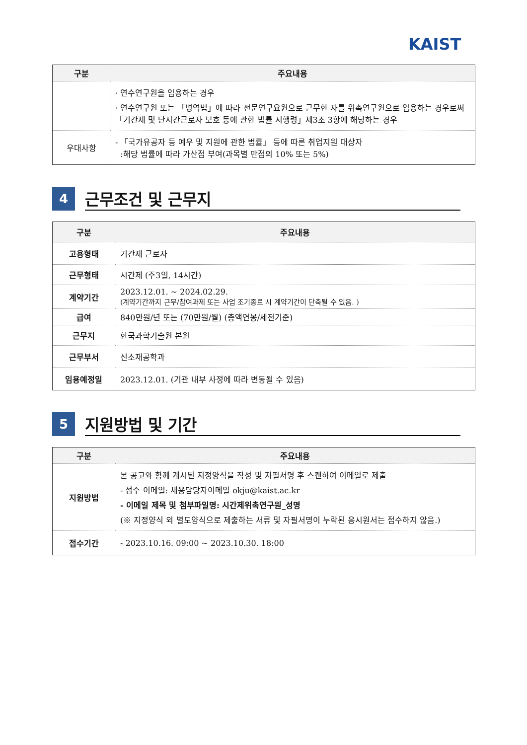KAIST
| 구분 | 주요내용 |
| --- | --- |
| | · 연수연구원을 임용하는 경우 · 연수연구원 또는 「병역법」에 따라 전문연구요원으로 근무한 자를 위촉연구원으로 임용하는 경우로써 「기간제 및 단시간근로자 보호 등에 관한 법률 시행령」제3조 3항에 해당하는 경우 |
| 우대사항 | - 「국가유공자 등 예우 및 지원에 관한 법률」 등에 따른 취업지원 대상자 :해당 법률에 따라 가산점 부여(과목별 만점의 10% 또는 5%) |
4
근무조건 및 근무지
| 구분 | 주요내용 |
| --- | --- |
| 고용형태 | 기간제 근로자 |
| 근무형태 | 시간제 (주3일, 14시간) |
| 계약기간 | 2023.12.01. ~ 2024.02.29. (계약기간까지 근무/참여과제 또는 사업 조기종료 시 계약기간이 단축될 수 있음. ) |
| 급여 | 840만원/년 또는 (70만원/월) (총액연봉/세전기준) |
| 근무지 | 한국과학기술원 본원 |
| 근무부서 | 신소재공학과 |
| 임용예정일 | 2023.12.01. (기관 내부 사정에 따라 변동될 수 있음) |
5
지원방법 및 기간
| 구분 | 주요내용 |
| --- | --- |
| 지원방법 | 본 공고와 함께 게시된 지정양식을 작성 및 자필서명 후 스캔하여 이메일로 제출 - 접수 이메일: 채용담당자이메일 okju@kaist.ac.kr - 이메일 제목 및 첨부파일명: 시간제위촉연구원_성명 (※ 지정양식 외 별도양식으로 제출하는 서류 및 자필서명이 누락된 응시원서는 접수하지 않음.) |
| 접수기간 | - 2023.10.16. 09:00 ~ 2023.10.30. 18:00 |